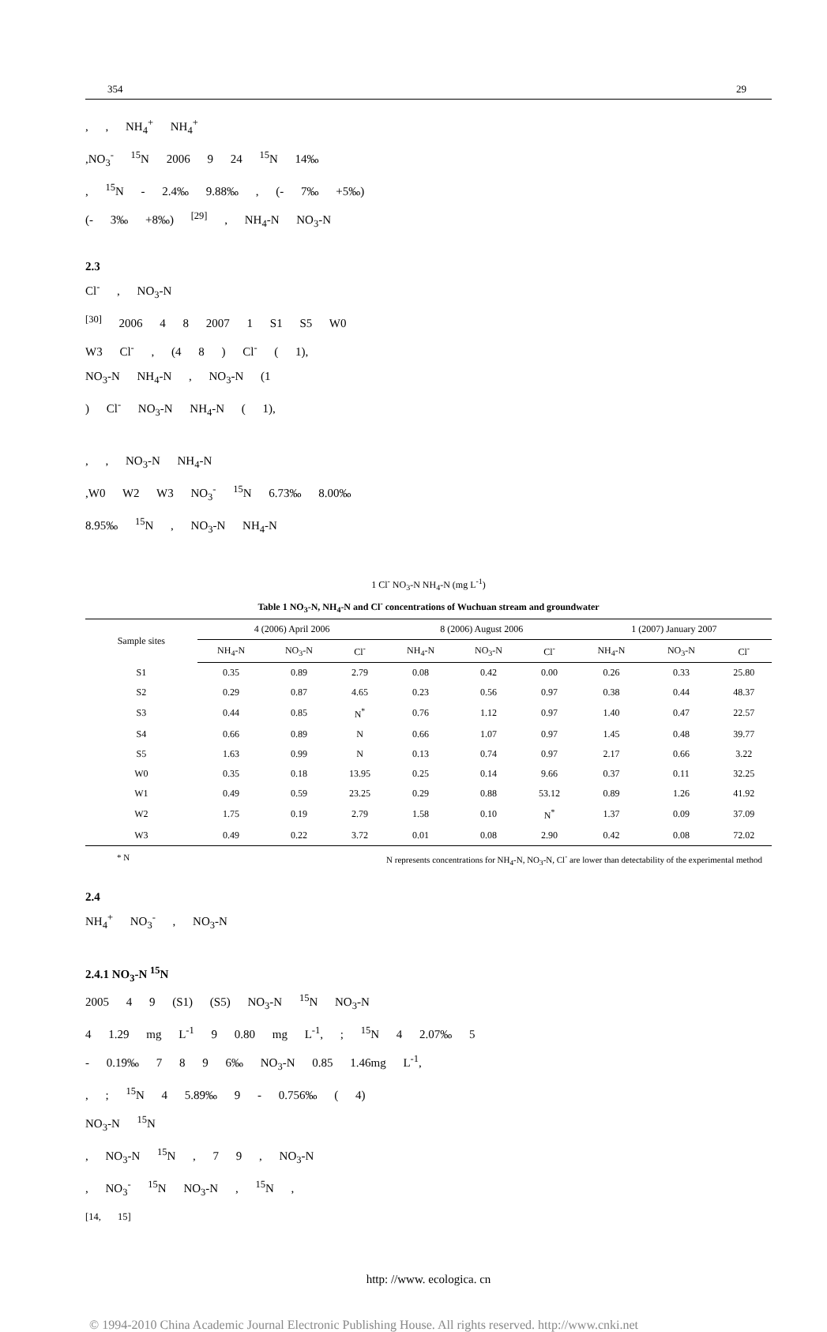354 29
, , NH<sub>4</sub><sup>+</sup> NH<sub>4</sub><sup>+</sup>
,NO<sub>3</sub><sup>-</sup> <sup>15</sup>N 2006 9 24 <sup>15</sup>N 14‰
, <sup>15</sup>N - 2.4‰ 9.88‰ , (- 7‰ +5‰)
(- 3‰ +8‰) <sup>[29]</sup> , NH<sub>4</sub>-N NO<sub>3</sub>-N
2.3
Cl<sup>-</sup> , NO<sub>3</sub>-N
<sup>[30]</sup> 2006 4 8 2007 1 S1 S5 W0
W3 Cl<sup>-</sup> , (4 8 ) Cl<sup>-</sup> ( 1),
NO<sub>3</sub>-N NH<sub>4</sub>-N , NO<sub>3</sub>-N (1
) Cl<sup>-</sup> NO<sub>3</sub>-N NH<sub>4</sub>-N ( 1),
, , NO<sub>3</sub>-N NH<sub>4</sub>-N
,W0 W2 W3 NO<sub>3</sub><sup>-</sup> <sup>15</sup>N 6.73‰ 8.00‰
8.95‰ <sup>15</sup>N , NO<sub>3</sub>-N NH<sub>4</sub>-N
1 Cl<sup>-</sup> NO<sub>3</sub>-N NH<sub>4</sub>-N (mg L<sup>-1</sup>)
Table 1 NO<sub>3</sub>-N, NH<sub>4</sub>-N and Cl<sup>-</sup> concentrations of Wuchuan stream and groundwater
| Sample sites | 4 (2006) April 2006 | | | 8 (2006) August 2006 | | | 1 (2007) January 2007 | | |
| --- | --- | --- | --- | --- | --- | --- | --- | --- | --- |
| | NH<sub>4</sub>-N | NO<sub>3</sub>-N | Cl<sup>-</sup> | NH<sub>4</sub>-N | NO<sub>3</sub>-N | Cl<sup>-</sup> | NH<sub>4</sub>-N | NO<sub>3</sub>-N | Cl<sup>-</sup> |
| S1 | 0.35 | 0.89 | 2.79 | 0.08 | 0.42 | 0.00 | 0.26 | 0.33 | 25.80 |
| S2 | 0.29 | 0.87 | 4.65 | 0.23 | 0.56 | 0.97 | 0.38 | 0.44 | 48.37 |
| S3 | 0.44 | 0.85 | N<sup>*</sup> | 0.76 | 1.12 | 0.97 | 1.40 | 0.47 | 22.57 |
| S4 | 0.66 | 0.89 | N | 0.66 | 1.07 | 0.97 | 1.45 | 0.48 | 39.77 |
| S5 | 1.63 | 0.99 | N | 0.13 | 0.74 | 0.97 | 2.17 | 0.66 | 3.22 |
| W0 | 0.35 | 0.18 | 13.95 | 0.25 | 0.14 | 9.66 | 0.37 | 0.11 | 32.25 |
| W1 | 0.49 | 0.59 | 23.25 | 0.29 | 0.88 | 53.12 | 0.89 | 1.26 | 41.92 |
| W2 | 1.75 | 0.19 | 2.79 | 1.58 | 0.10 | N<sup>*</sup> | 1.37 | 0.09 | 37.09 |
| W3 | 0.49 | 0.22 | 3.72 | 0.01 | 0.08 | 2.90 | 0.42 | 0.08 | 72.02 |
* N N represents concentrations for NH<sub>4</sub>-N, NO<sub>3</sub>-N, Cl<sup>-</sup> are lower than detectability of the experimental method
2.4
NH<sub>4</sub><sup>+</sup> NO<sub>3</sub><sup>-</sup> , NO<sub>3</sub>-N
2.4.1 NO<sub>3</sub>-N <sup>15</sup>N
2005 4 9 (S1) (S5) NO<sub>3</sub>-N <sup>15</sup>N NO<sub>3</sub>-N
4 1.29 mg L<sup>-1</sup> 9 0.80 mg L<sup>-1</sup>, ; <sup>15</sup>N 4 2.07‰ 5
- 0.19‰ 7 8 9 6‰ NO<sub>3</sub>-N 0.85 1.46mg L<sup>-1</sup>,
, ; <sup>15</sup>N 4 5.89‰ 9 - 0.756‰ ( 4)
NO<sub>3</sub>-N <sup>15</sup>N
, NO<sub>3</sub>-N <sup>15</sup>N , 7 9 , NO<sub>3</sub>-N
, NO<sub>3</sub><sup>-</sup> <sup>15</sup>N NO<sub>3</sub>-N , <sup>15</sup>N ,
<sup>[14, 15]</sup>
http: //www. ecologica. cn
© 1994-2010 China Academic Journal Electronic Publishing House. All rights reserved. http://www.cnki.net